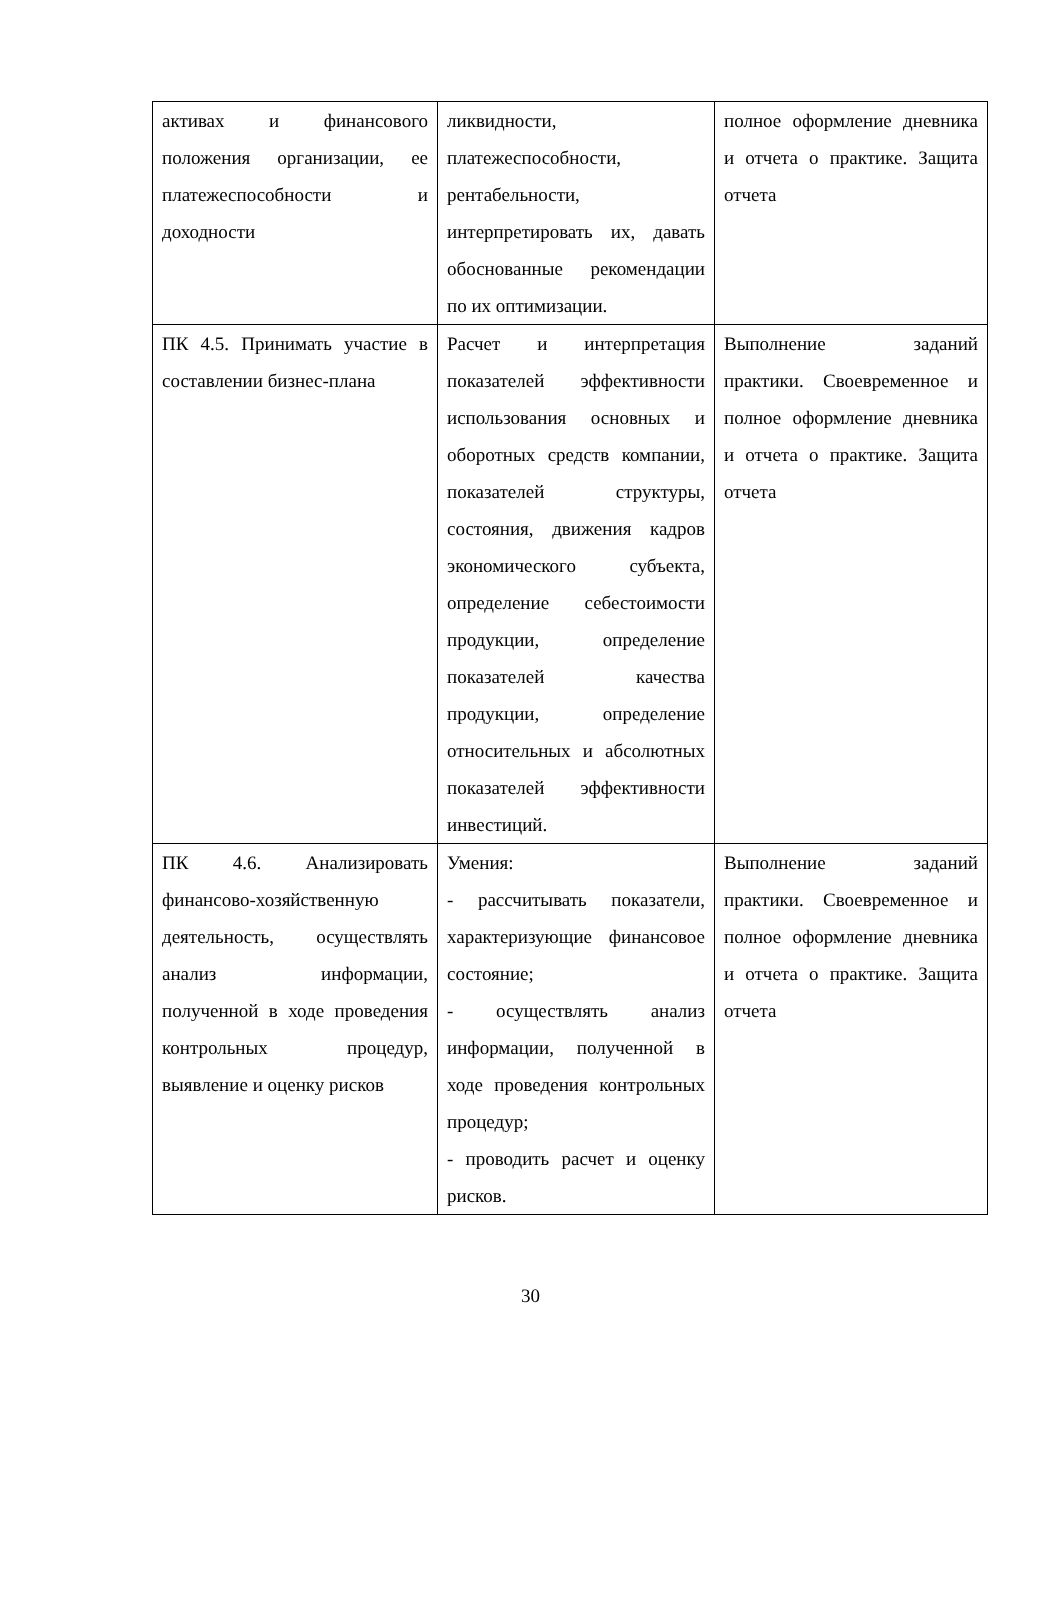| активах и финансового положения организации, ее платежеспособности и доходности | ликвидности, платежеспособности, рентабельности, интерпретировать их, давать обоснованные рекомендации по их оптимизации. | полное оформление дневника и отчета о практике. Защита отчета |
| ПК 4.5. Принимать участие в составлении бизнес-плана | Расчет и интерпретация показателей эффективности использования основных и оборотных средств компании, показателей структуры, состояния, движения кадров экономического субъекта, определение себестоимости продукции, определение показателей качества продукции, определение относительных и абсолютных показателей эффективности инвестиций. | Выполнение заданий практики. Своевременное и полное оформление дневника и отчета о практике. Защита отчета |
| ПК 4.6. Анализировать финансово-хозяйственную деятельность, осуществлять анализ информации, полученной в ходе проведения контрольных процедур, выявление и оценку рисков | Умения: - рассчитывать показатели, характеризующие финансовое состояние; - осуществлять анализ информации, полученной в ходе проведения контрольных процедур; - проводить расчет и оценку рисков. | Выполнение заданий практики. Своевременное и полное оформление дневника и отчета о практике. Защита отчета |
30